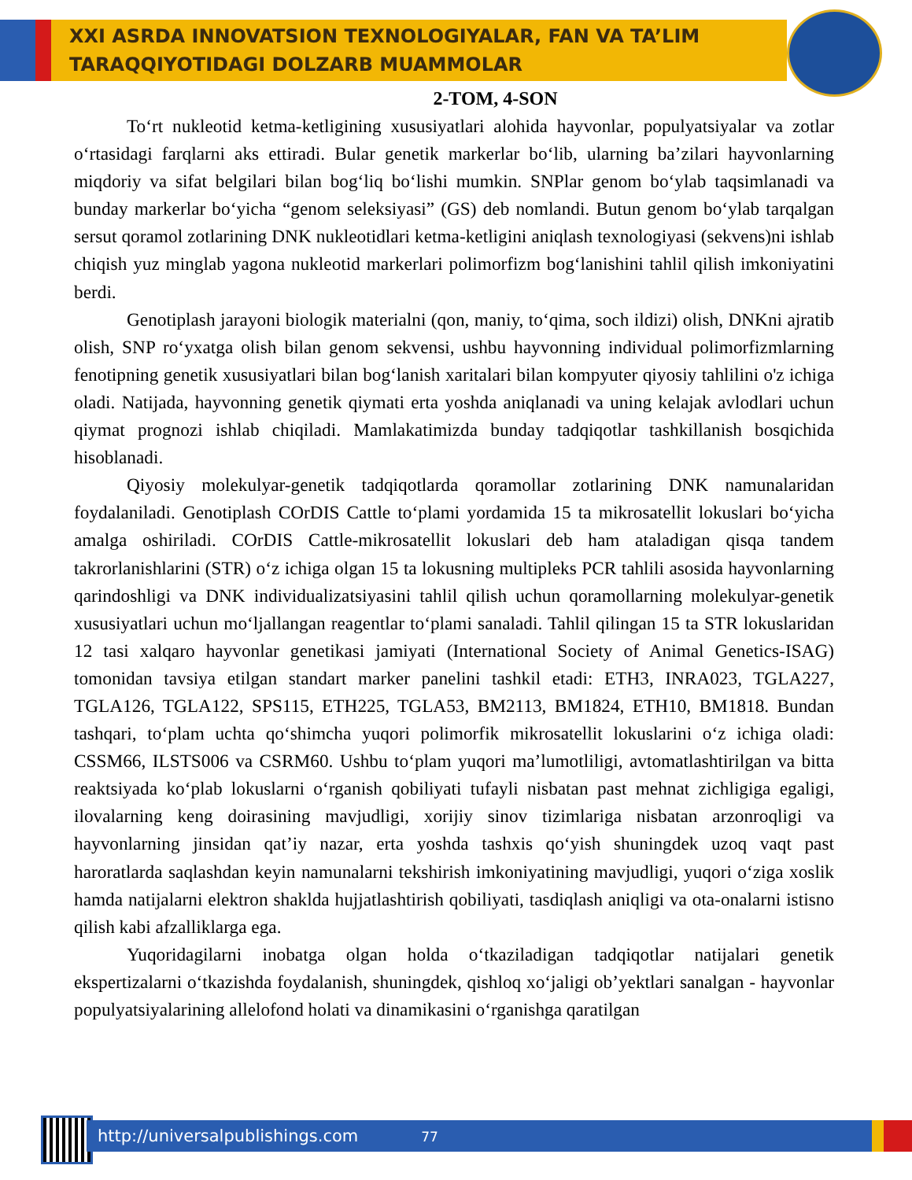XXI ASRDA INNOVATSION TEXNOLOGIYALAR, FAN VA TA’LIM
TARAQQIYOTIDAGI DOLZARB MUAMMOLAR
2-TOM, 4-SON
To‘rt nukleotid ketma-ketligining xususiyatlari alohida hayvonlar, populyatsiyalar va zotlar o‘rtasidagi farqlarni aks ettiradi. Bular genetik markerlar bo‘lib, ularning ba’zilari hayvonlarning miqdoriy va sifat belgilari bilan bog‘liq bo‘lishi mumkin. SNPlar genom bo‘ylab taqsimlanadi va bunday markerlar bo‘yicha “genom seleksiyasi” (GS) deb nomlandi. Butun genom bo‘ylab tarqalgan sersut qoramol zotlarining DNK nukleotidlari ketma-ketligini aniqlash texnologiyasi (sekvens)ni ishlab chiqish yuz minglab yagona nukleotid markerlari polimorfizm bog‘lanishini tahlil qilish imkoniyatini berdi.
Genotiplash jarayoni biologik materialni (qon, maniy, to‘qima, soch ildizi) olish, DNKni ajratib olish, SNP ro‘yxatga olish bilan genom sekvensi, ushbu hayvonning individual polimorfizmlarning fenotipning genetik xususiyatlari bilan bog‘lanish xaritalari bilan kompyuter qiyosiy tahlilini o'z ichiga oladi. Natijada, hayvonning genetik qiymati erta yoshda aniqlanadi va uning kelajak avlodlari uchun qiymat prognozi ishlab chiqiladi. Mamlakatimizda bunday tadqiqotlar tashkillanish bosqichida hisoblanadi.
Qiyosiy molekulyar-genetik tadqiqotlarda qoramollar zotlarining DNK namunalaridan foydalaniladi. Genotiplash COrDIS Cattle to‘plami yordamida 15 ta mikrosatellit lokuslari bo‘yicha amalga oshiriladi. COrDIS Cattle-mikrosatellit lokuslari deb ham ataladigan qisqa tandem takrorlanishlarini (STR) o‘z ichiga olgan 15 ta lokusning multipleks PCR tahlili asosida hayvonlarning qarindoshligi va DNK individualizatsiyasini tahlil qilish uchun qoramollarning molekulyar-genetik xususiyatlari uchun mo‘ljallangan reagentlar to‘plami sanaladi. Tahlil qilingan 15 ta STR lokuslaridan 12 tasi xalqaro hayvonlar genetikasi jamiyati (International Society of Animal Genetics-ISAG) tomonidan tavsiya etilgan standart marker panelini tashkil etadi: ETH3, INRA023, TGLA227, TGLA126, TGLA122, SPS115, ETH225, TGLA53, BM2113, BM1824, ETH10, BM1818. Bundan tashqari, to‘plam uchta qo‘shimcha yuqori polimorfik mikrosatellit lokuslarini o‘z ichiga oladi: CSSM66, ILSTS006 va CSRM60. Ushbu to‘plam yuqori ma’lumotliligi, avtomatlashtirilgan va bitta reaktsiyada ko‘plab lokuslarni o‘rganish qobiliyati tufayli nisbatan past mehnat zichligiga egaligi, ilovalarning keng doirasining mavjudligi, xorijiy sinov tizimlariga nisbatan arzonroqligi va hayvonlarning jinsidan qat’iy nazar, erta yoshda tashxis qo‘yish shuningdek uzoq vaqt past haroratlarda saqlashdan keyin namunalarni tekshirish imkoniyatining mavjudligi, yuqori o‘ziga xoslik hamda natijalarni elektron shaklda hujjatlashtirish qobiliyati, tasdiqlash aniqligi va ota-onalarni istisno qilish kabi afzalliklarga ega.
Yuqoridagilarni inobatga olgan holda o‘tkaziladigan tadqiqotlar natijalari genetik ekspertizalarni o‘tkazishda foydalanish, shuningdek, qishloq xo‘jaligi ob’yektlari sanalgan - hayvonlar populyatsiyalarining allelofond holati va dinamikasini o‘rganishga qaratilgan
http://universalpublishings.com 77